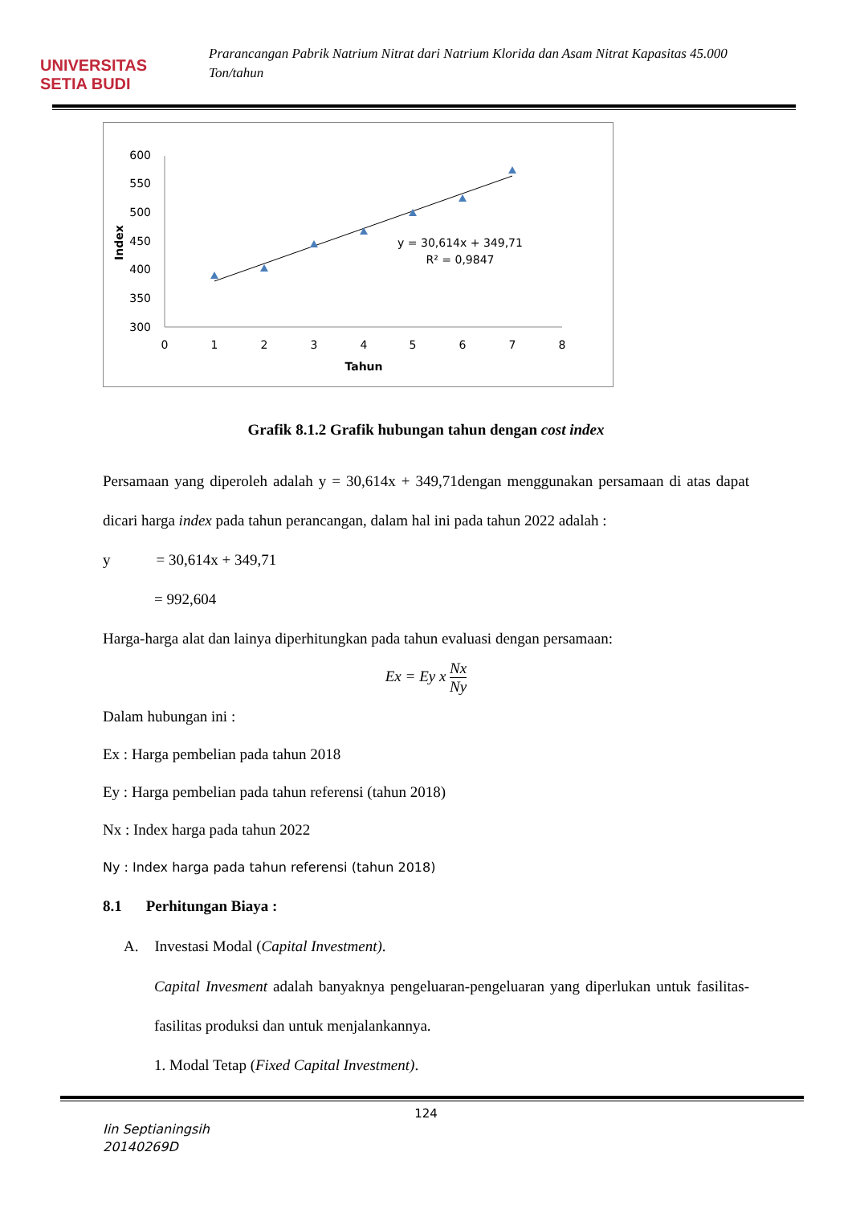UNIVERSITAS
SETIA BUDI
Prarancangan Pabrik Natrium Nitrat dari Natrium Klorida dan Asam Nitrat Kapasitas 45.000 Ton/tahun
600
550
500
450
400
350
300
0
1
2
3
4
5
6
7
8
Tahun
y = 30,614x + 349,71
R² = 0,9847
Index
Grafik 8.1.2 Grafik hubungan tahun dengan cost index
Persamaan yang diperoleh adalah y = 30,614x + 349,71dengan menggunakan persamaan di atas dapat dicari harga index pada tahun perancangan, dalam hal ini pada tahun 2022 adalah :
y = 30,614x + 349,71
= 992,604
Harga-harga alat dan lainya diperhitungkan pada tahun evaluasi dengan persamaan:
Ex = Ey x Nx Ny
Dalam hubungan ini :
Ex : Harga pembelian pada tahun 2018
Ey : Harga pembelian pada tahun referensi (tahun 2018)
Nx : Index harga pada tahun 2022
Ny : Index harga pada tahun referensi (tahun 2018)
8.1 Perhitungan Biaya :
A. Investasi Modal (Capital Investment).
Capital Invesment adalah banyaknya pengeluaran-pengeluaran yang diperlukan untuk fasilitas-fasilitas produksi dan untuk menjalankannya.
1. Modal Tetap (Fixed Capital Investment).
124
Iin Septianingsih
20140269D